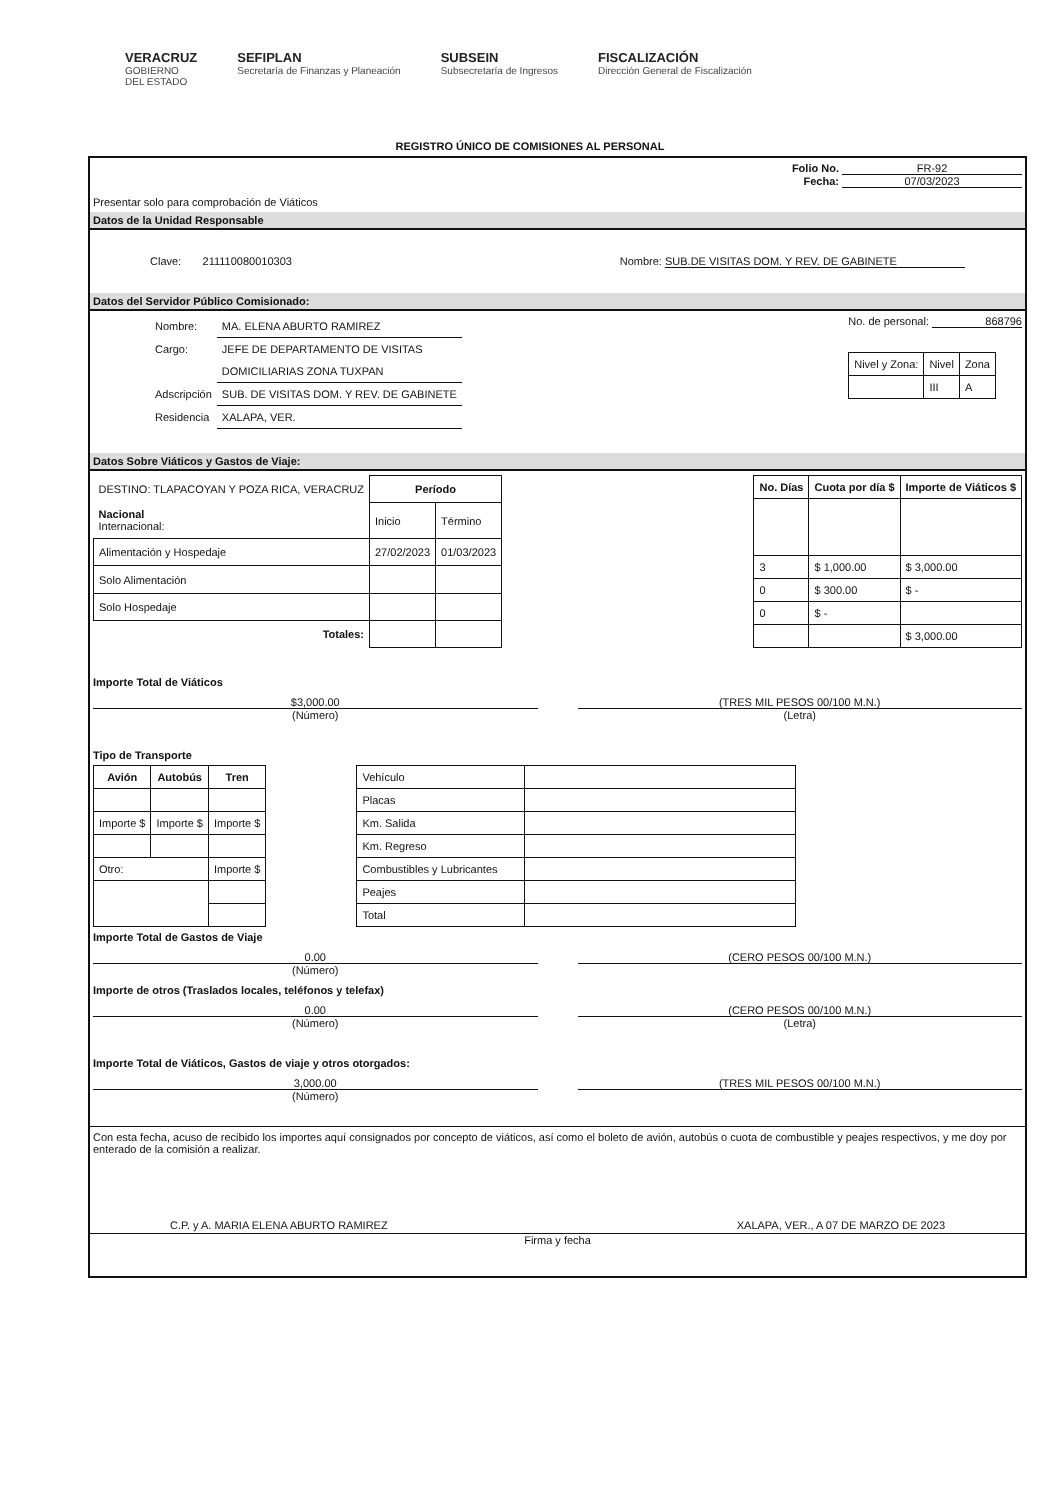VERACRUZ
GOBIERNO
DEL ESTADO
SEFIPLAN
Secretaría de Finanzas y Planeación
SUBSEIN
Subsecretaría de Ingresos
FISCALIZACIÓN
Dirección General de Fiscalización
REGISTRO ÚNICO DE COMISIONES AL PERSONAL
Folio No. FR-92
Fecha: 07/03/2023
Presentar solo para comprobación de Viáticos
Datos de la Unidad Responsable
Clave: 211110080010303 Nombre: SUB.DE VISITAS DOM. Y REV. DE GABINETE
Datos del Servidor Público Comisionado:
| Nombre: | MA. ELENA ABURTO RAMIREZ |
| Cargo: | JEFE DE DEPARTAMENTO DE VISITAS |
| | DOMICILIARIAS ZONA TUXPAN |
| Adscripción | SUB. DE VISITAS DOM. Y REV. DE GABINETE |
| Residencia | XALAPA, VER. |
No. de personal: 868796
| Nivel y Zona: | Nivel | Zona |
| | III | A |
Datos Sobre Viáticos y Gastos de Viaje:
| DESTINO: TLAPACOYAN Y POZA RICA, VERACRUZ | Período | |
| Nacional Internacional: | Inicio | Término |
| Alimentación y Hospedaje | 27/02/2023 | 01/03/2023 |
| Solo Alimentación | | |
| Solo Hospedaje | | |
| Totales: | | |
| No. Días | Cuota por día $ | Importe de Viáticos $ |
| --- | --- | --- |
| 3 | $ 1,000.00 | $ 3,000.00 |
| 0 | $ 300.00 | $ - |
| 0 | $ - | |
| | | $ 3,000.00 |
Importe Total de Viáticos
$3,000.00
(Número)
(TRES MIL PESOS 00/100 M.N.)
(Letra)
Tipo de Transporte
| Avión | Autobús | Tren |
| --- | --- | --- |
| Importe $ | Importe $ | Importe $ |
| Otro: | | Importe $ |
| Vehículo | |
| Placas | |
| Km. Salida | |
| Km. Regreso | |
| Combustibles y Lubricantes | |
| Peajes | |
| Total | |
Importe Total de Gastos de Viaje
0.00
(Número)
(CERO PESOS 00/100 M.N.)
Importe de otros (Traslados locales, teléfonos y telefax)
0.00
(Número)
(CERO PESOS 00/100 M.N.)
(Letra)
Importe Total de Viáticos, Gastos de viaje y otros otorgados:
3,000.00
(Número)
(TRES MIL PESOS 00/100 M.N.)
Con esta fecha, acuso de recibido los importes aquí consignados por concepto de viáticos, así como el boleto de avión, autobús o cuota de combustible y peajes respectivos, y me doy por enterado de la comisión a realizar.
C.P. y A. MARIA ELENA ABURTO RAMIREZ XALAPA, VER., A 07 DE MARZO DE 2023
Firma y fecha